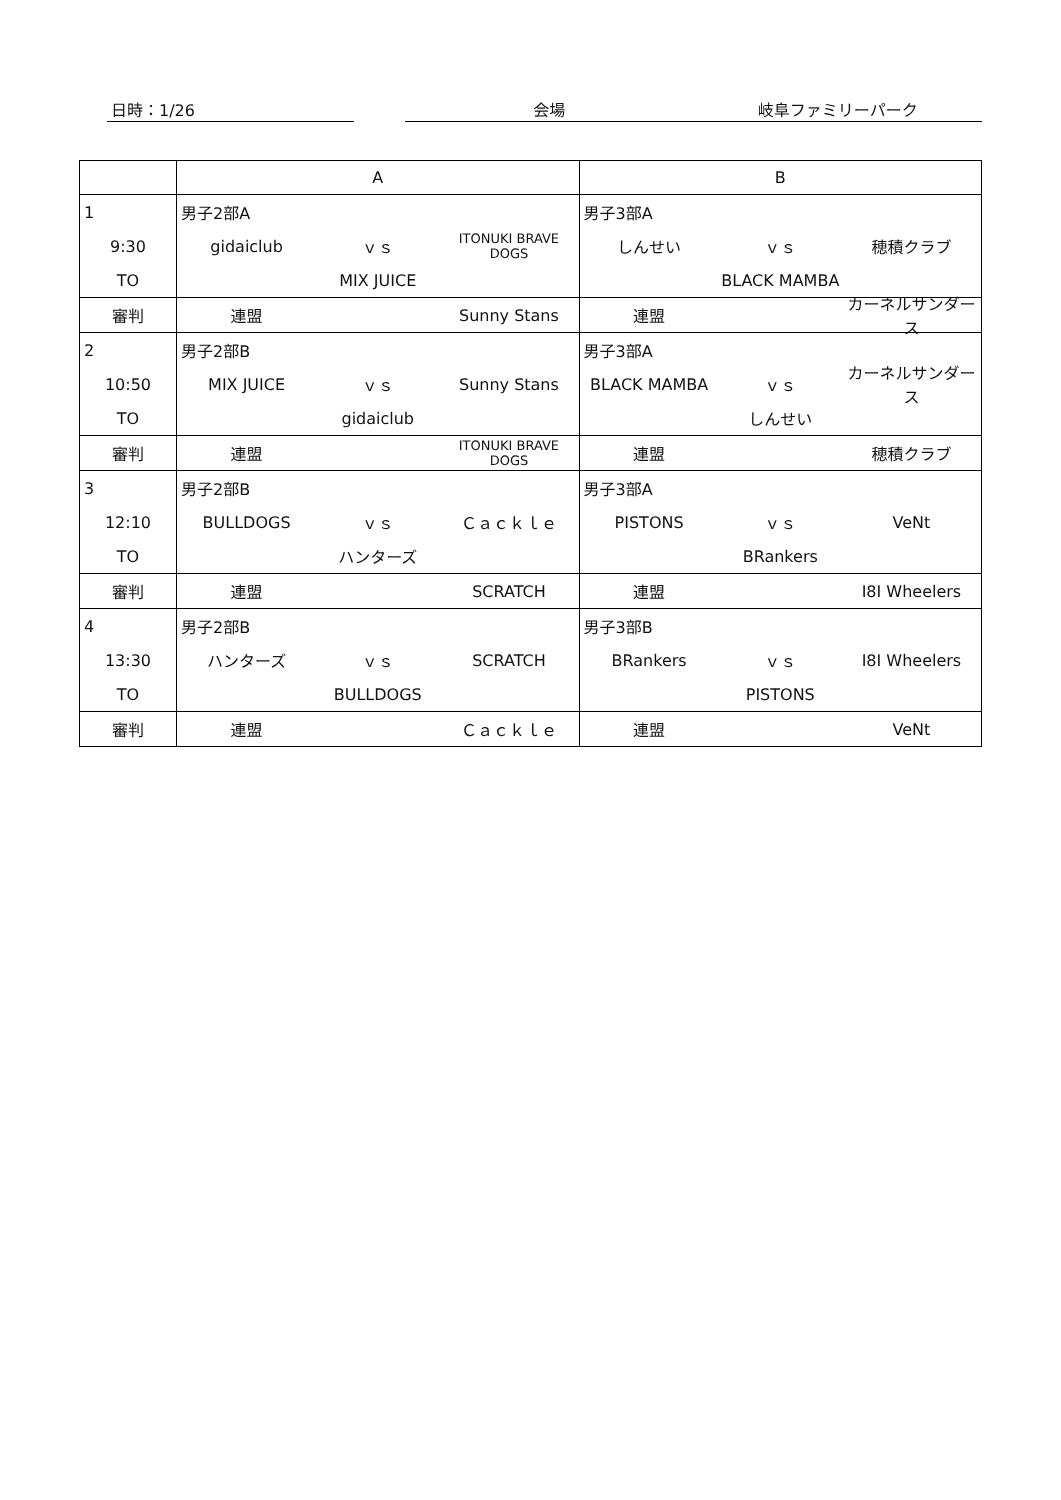日時：1/26 会場 岐阜ファミリーパーク
| | A | B |
| --- | --- | --- |
| 1 9:30 TO | 男子2部A gidaiclub ｖｓ ITONUKI BRAVE DOGS MIX JUICE | 男子3部A しんせい ｖｓ 穂積クラブ BLACK MAMBA |
| 審判 | 連盟 Sunny Stans | 連盟 カーネルサンダース |
| 2 10:50 TO | 男子2部B MIX JUICE ｖｓ Sunny Stans gidaiclub | 男子3部A BLACK MAMBA ｖｓ カーネルサンダース しんせい |
| 審判 | 連盟 ITONUKI BRAVE DOGS | 連盟 穂積クラブ |
| 3 12:10 TO | 男子2部B BULLDOGS ｖｓ Ｃａｃｋｌｅ ハンターズ | 男子3部A PISTONS ｖｓ VeNt BRankers |
| 審判 | 連盟 SCRATCH | 連盟 I8I Wheelers |
| 4 13:30 TO | 男子2部B ハンターズ ｖｓ SCRATCH BULLDOGS | 男子3部B BRankers ｖｓ I8I Wheelers PISTONS |
| 審判 | 連盟 Ｃａｃｋｌｅ | 連盟 VeNt |